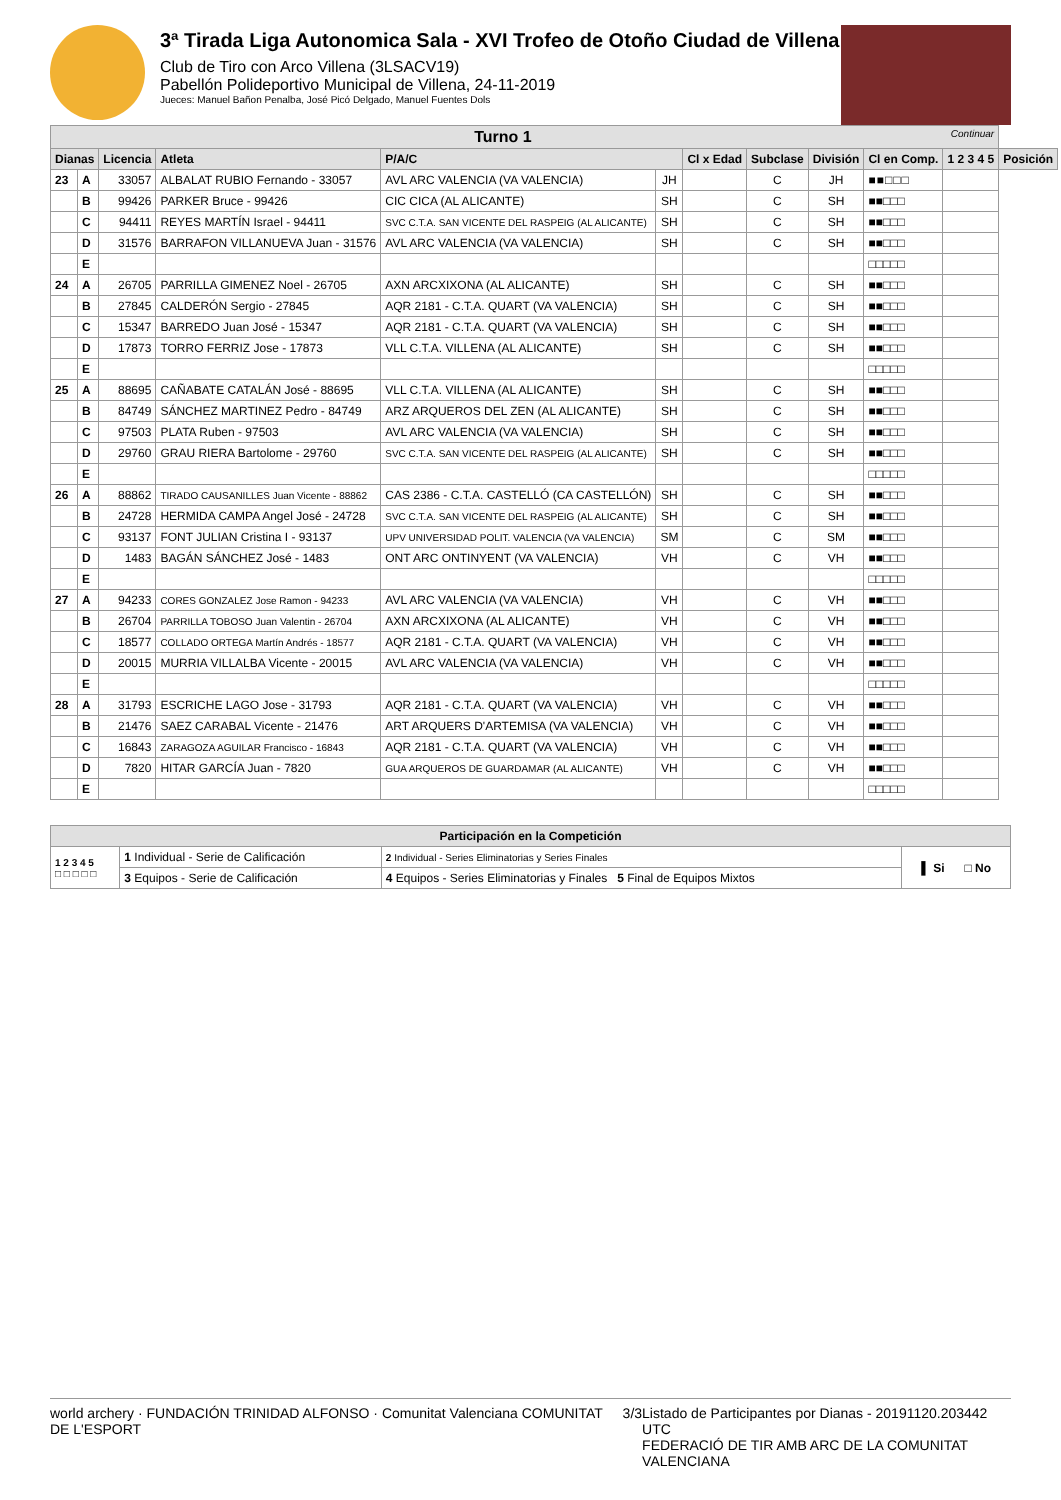3ª Tirada Liga Autonomica Sala - XVI Trofeo de Otoño Ciudad de Villena
Club de Tiro con Arco Villena (3LSACV19)
Pabellón Polideportivo Municipal de Villena, 24-11-2019
Jueces: Manuel Bañon Penalba, José Picó Delgado, Manuel Fuentes Dols
| Turno 1 Continuar | | | | | | | | | | | |
| --- | --- | --- | --- | --- | --- | --- | --- | --- | --- | --- | --- |
| Dianas | | Licencia | Atleta | P/A/C | | Cl x Edad | Subclase | División | Cl en Comp. | 1 2 3 4 5 | Posición |
| 23 | A | 33057 | ALBALAT RUBIO Fernando - 33057 | AVL ARC VALENCIA (VA VALENCIA) | JH | | C | JH | ■■□□□ | | |
| | B | 99426 | PARKER Bruce - 99426 | CIC CICA (AL ALICANTE) | SH | | C | SH | ■■□□□ | | |
| | C | 94411 | REYES MARTÍN Israel - 94411 | SVC C.T.A. SAN VICENTE DEL RASPEIG (AL ALICANTE) | SH | | C | SH | ■■□□□ | | |
| | D | 31576 | BARRAFON VILLANUEVA Juan - 31576 | AVL ARC VALENCIA (VA VALENCIA) | SH | | C | SH | ■■□□□ | | |
| | E | | | | | | | | □□□□□ | | |
| 24 | A | 26705 | PARRILLA GIMENEZ Noel - 26705 | AXN ARCXIXONA (AL ALICANTE) | SH | | C | SH | ■■□□□ | | |
| | B | 27845 | CALDERÓN Sergio - 27845 | AQR 2181 - C.T.A. QUART (VA VALENCIA) | SH | | C | SH | ■■□□□ | | |
| | C | 15347 | BARREDO Juan José - 15347 | AQR 2181 - C.T.A. QUART (VA VALENCIA) | SH | | C | SH | ■■□□□ | | |
| | D | 17873 | TORRO FERRIZ Jose - 17873 | VLL C.T.A. VILLENA (AL ALICANTE) | SH | | C | SH | ■■□□□ | | |
| | E | | | | | | | | □□□□□ | | |
| 25 | A | 88695 | CAÑABATE CATALÁN José - 88695 | VLL C.T.A. VILLENA (AL ALICANTE) | SH | | C | SH | ■■□□□ | | |
| | B | 84749 | SÁNCHEZ MARTINEZ Pedro - 84749 | ARZ ARQUEROS DEL ZEN (AL ALICANTE) | SH | | C | SH | ■■□□□ | | |
| | C | 97503 | PLATA Ruben - 97503 | AVL ARC VALENCIA (VA VALENCIA) | SH | | C | SH | ■■□□□ | | |
| | D | 29760 | GRAU RIERA Bartolome - 29760 | SVC C.T.A. SAN VICENTE DEL RASPEIG (AL ALICANTE) | SH | | C | SH | ■■□□□ | | |
| | E | | | | | | | | □□□□□ | | |
| 26 | A | 88862 | TIRADO CAUSANILLES Juan Vicente - 88862 | CAS 2386 - C.T.A. CASTELLÓ (CA CASTELLÓN) | SH | | C | SH | ■■□□□ | | |
| | B | 24728 | HERMIDA CAMPA Angel José - 24728 | SVC C.T.A. SAN VICENTE DEL RASPEIG (AL ALICANTE) | SH | | C | SH | ■■□□□ | | |
| | C | 93137 | FONT JULIAN Cristina I - 93137 | UPV UNIVERSIDAD POLIT. VALENCIA (VA VALENCIA) | SM | | C | SM | ■■□□□ | | |
| | D | 1483 | BAGÁN SÁNCHEZ José - 1483 | ONT ARC ONTINYENT (VA VALENCIA) | VH | | C | VH | ■■□□□ | | |
| | E | | | | | | | | □□□□□ | | |
| 27 | A | 94233 | CORES GONZALEZ Jose Ramon - 94233 | AVL ARC VALENCIA (VA VALENCIA) | VH | | C | VH | ■■□□□ | | |
| | B | 26704 | PARRILLA TOBOSO Juan Valentin - 26704 | AXN ARCXIXONA (AL ALICANTE) | VH | | C | VH | ■■□□□ | | |
| | C | 18577 | COLLADO ORTEGA Martín Andrés - 18577 | AQR 2181 - C.T.A. QUART (VA VALENCIA) | VH | | C | VH | ■■□□□ | | |
| | D | 20015 | MURRIA VILLALBA Vicente - 20015 | AVL ARC VALENCIA (VA VALENCIA) | VH | | C | VH | ■■□□□ | | |
| | E | | | | | | | | □□□□□ | | |
| 28 | A | 31793 | ESCRICHE LAGO Jose - 31793 | AQR 2181 - C.T.A. QUART (VA VALENCIA) | VH | | C | VH | ■■□□□ | | |
| | B | 21476 | SAEZ CARABAL Vicente - 21476 | ART ARQUERS D'ARTEMISA (VA VALENCIA) | VH | | C | VH | ■■□□□ | | |
| | C | 16843 | ZARAGOZA AGUILAR Francisco - 16843 | AQR 2181 - C.T.A. QUART (VA VALENCIA) | VH | | C | VH | ■■□□□ | | |
| | D | 7820 | HITAR GARCÍA Juan - 7820 | GUA ARQUEROS DE GUARDAMAR (AL ALICANTE) | VH | | C | VH | ■■□□□ | | |
| | E | | | | | | | | □□□□□ | | |
| Participación en la Competición | | | |
| --- | --- | --- | --- |
| 1 2 3 4 5 □ □ □ □ □ | 1 Individual - Serie de Calificación | 2 Individual - Series Eliminatorias y Series Finales | ▌ Si □ No |
| | 3 Equipos - Serie de Calificación | 4 Equipos - Series Eliminatorias y Finales 5 Final de Equipos Mixtos | |
world archery · FUNDACIÓN TRINIDAD ALFONSO · Comunitat Valenciana COMUNITAT DE L'ESPORT 3/3 Listado de Participantes por Dianas - 20191120.203442 UTC
FEDERACIÓ DE TIR AMB ARC DE LA COMUNITAT VALENCIANA